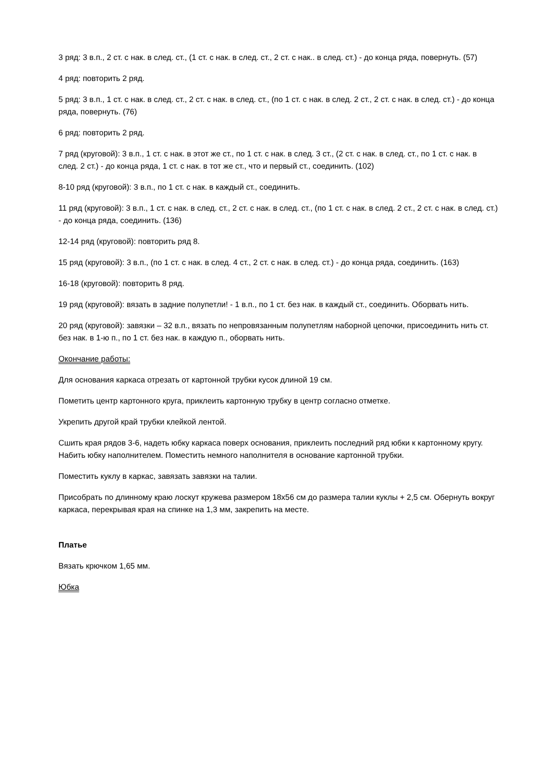3 ряд: 3 в.п., 2 ст. с нак. в след. ст., (1 ст. с нак. в след. ст., 2 ст. с нак.. в след. ст.) - до конца ряда, повернуть. (57)
4 ряд: повторить 2 ряд.
5 ряд: 3 в.п., 1 ст. с нак. в след. ст., 2 ст. с нак. в след. ст., (по 1 ст. с нак. в след. 2 ст., 2 ст. с нак. в след. ст.) - до конца ряда, повернуть. (76)
6 ряд: повторить 2 ряд.
7 ряд (круговой): 3 в.п., 1 ст. с нак. в этот же ст., по 1 ст. с нак. в след. 3 ст., (2 ст. с нак. в след. ст., по 1 ст. с нак. в след. 2 ст.) - до конца ряда, 1 ст. с нак. в тот же ст., что и первый ст., соединить. (102)
8-10 ряд (круговой): 3 в.п., по 1 ст. с нак. в каждый ст., соединить.
11 ряд (круговой): 3 в.п., 1 ст. с нак. в след. ст., 2 ст. с нак. в след. ст., (по 1 ст. с нак. в след. 2 ст., 2 ст. с нак. в след. ст.) - до конца ряда, соединить. (136)
12-14 ряд (круговой): повторить ряд 8.
15 ряд (круговой): 3 в.п., (по 1 ст. с нак. в след. 4 ст., 2 ст. с нак. в след. ст.) - до конца ряда, соединить. (163)
16-18 (круговой): повторить 8 ряд.
19 ряд (круговой): вязать в задние полупетли! - 1 в.п., по 1 ст. без нак. в каждый ст., соединить. Оборвать нить.
20 ряд (круговой): завязки – 32 в.п., вязать по непровязанным полупетлям наборной цепочки, присоединить нить ст. без нак. в 1-ю п., по 1 ст. без нак. в каждую п., оборвать нить.
Окончание работы:
Для основания каркаса отрезать от картонной трубки кусок длиной 19 см.
Пометить центр картонного круга, приклеить картонную трубку в центр согласно отметке.
Укрепить другой край трубки клейкой лентой.
Сшить края рядов 3-6, надеть юбку каркаса поверх основания, приклеить последний ряд юбки к картонному кругу. Набить юбку наполнителем. Поместить немного наполнителя в основание картонной трубки.
Поместить куклу в каркас, завязать завязки на талии.
Присобрать по длинному краю лоскут кружева размером 18х56 см до размера талии куклы + 2,5 см. Обернуть вокруг каркаса, перекрывая края на спинке на 1,3 мм, закрепить на месте.
Платье
Вязать крючком 1,65 мм.
Юбка